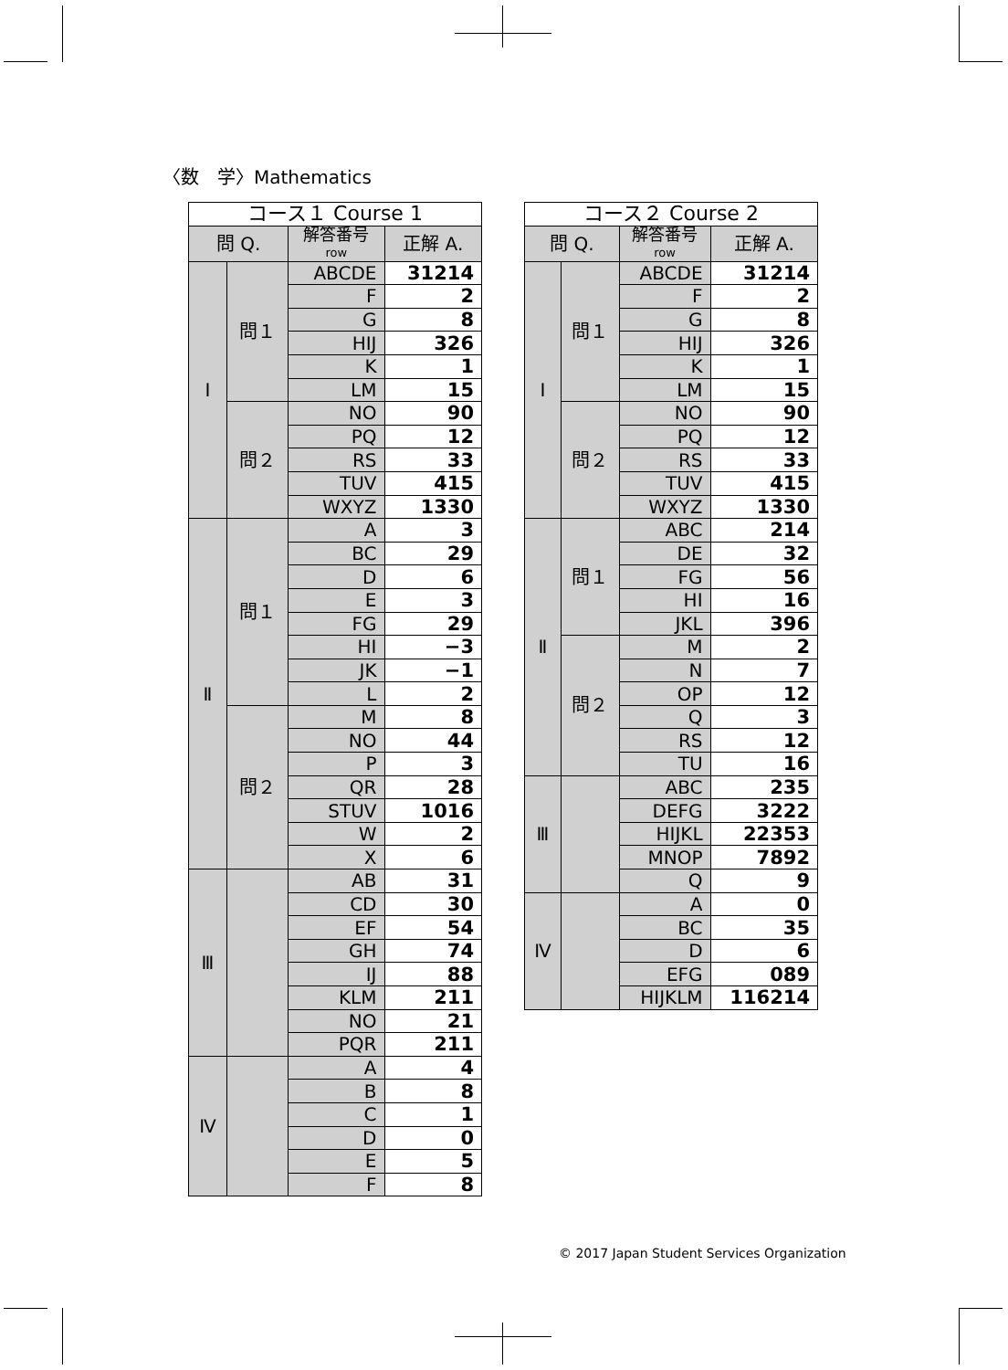〈数　学〉Mathematics
| コース１ Course 1 | | | |
| --- | --- | --- | --- |
| 問 Q. | | 解答番号 row | 正解 A. |
| Ⅰ | 問１ | ABCDE | 31214 |
| | | F | 2 |
| | | G | 8 |
| | | HIJ | 326 |
| | | K | 1 |
| | | LM | 15 |
| | 問２ | NO | 90 |
| | | PQ | 12 |
| | | RS | 33 |
| | | TUV | 415 |
| | | WXYZ | 1330 |
| Ⅱ | 問１ | A | 3 |
| | | BC | 29 |
| | | D | 6 |
| | | E | 3 |
| | | FG | 29 |
| | | HI | −3 |
| | | JK | −1 |
| | | L | 2 |
| | 問２ | M | 8 |
| | | NO | 44 |
| | | P | 3 |
| | | QR | 28 |
| | | STUV | 1016 |
| | | W | 2 |
| | | X | 6 |
| Ⅲ | | AB | 31 |
| | | CD | 30 |
| | | EF | 54 |
| | | GH | 74 |
| | | IJ | 88 |
| | | KLM | 211 |
| | | NO | 21 |
| | | PQR | 211 |
| Ⅳ | | A | 4 |
| | | B | 8 |
| | | C | 1 |
| | | D | 0 |
| | | E | 5 |
| | | F | 8 |
| コース２ Course 2 | | | |
| --- | --- | --- | --- |
| 問 Q. | | 解答番号 row | 正解 A. |
| Ⅰ | 問１ | ABCDE | 31214 |
| | | F | 2 |
| | | G | 8 |
| | | HIJ | 326 |
| | | K | 1 |
| | | LM | 15 |
| | 問２ | NO | 90 |
| | | PQ | 12 |
| | | RS | 33 |
| | | TUV | 415 |
| | | WXYZ | 1330 |
| Ⅱ | 問１ | ABC | 214 |
| | | DE | 32 |
| | | FG | 56 |
| | | HI | 16 |
| | | JKL | 396 |
| | 問２ | M | 2 |
| | | N | 7 |
| | | OP | 12 |
| | | Q | 3 |
| | | RS | 12 |
| | | TU | 16 |
| Ⅲ | | ABC | 235 |
| | | DEFG | 3222 |
| | | HIJKL | 22353 |
| | | MNOP | 7892 |
| | | Q | 9 |
| Ⅳ | | A | 0 |
| | | BC | 35 |
| | | D | 6 |
| | | EFG | 089 |
| | | HIJKLM | 116214 |
© 2017 Japan Student Services Organization